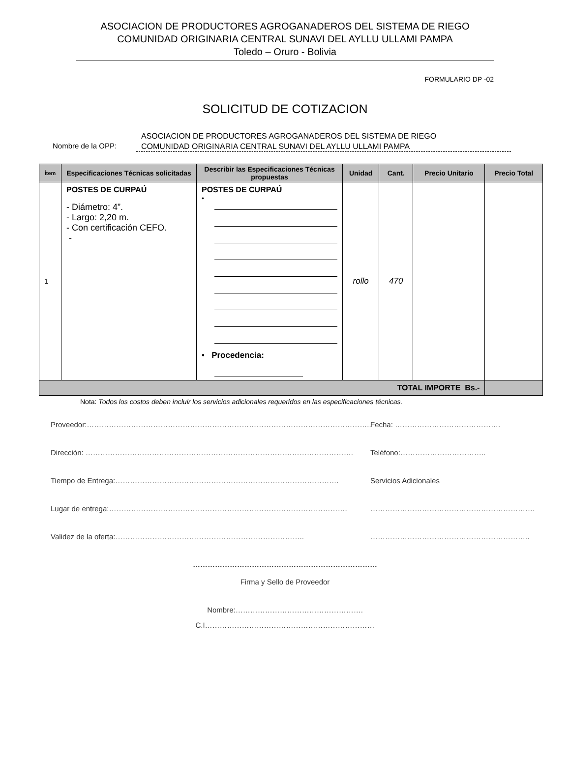ASOCIACION DE PRODUCTORES AGROGANADEROS DEL SISTEMA DE RIEGO
COMUNIDAD ORIGINARIA CENTRAL SUNAVI DEL AYLLU ULLAMI PAMPA
Toledo – Oruro - Bolivia
FORMULARIO DP -02
SOLICITUD DE COTIZACION
Nombre de la OPP:
ASOCIACION DE PRODUCTORES AGROGANADEROS DEL SISTEMA DE RIEGO
COMUNIDAD ORIGINARIA CENTRAL SUNAVI DEL AYLLU ULLAMI PAMPA
| Ítem | Especificaciones Técnicas solicitadas | Describir las Especificaciones Técnicas propuestas | Unidad | Cant. | Precio Unitario | Precio Total |
| --- | --- | --- | --- | --- | --- | --- |
| 1 | POSTES DE CURPAÚ - Diámetro: 4”. - Largo: 2,20 m. - Con certificación CEFO. - | POSTES DE CURPAÚ • • Procedencia: | rollo | 470 | | |
| TOTAL IMPORTE Bs.- | | | | | | |
Nota: Todos los costos deben incluir los servicios adicionales requeridos en las especificaciones técnicas.
Proveedor:…………………………………………………………………………………………………….. Fecha: …………………………………….
Dirección: ………………………………………………………………………………………………. Teléfono:……………………………..
Tiempo de Entrega:………………………………………………………………………………. Servicios Adicionales
Lugar de entrega:……………………………………………………………………………………. ………………………………………………………….
Validez de la oferta:………………………………………………………………….. ………………………………………………………..
…………………………………………………………………
Firma y Sello de Proveedor
Nombre:…………………………………………….
C.I……………………………………………………………